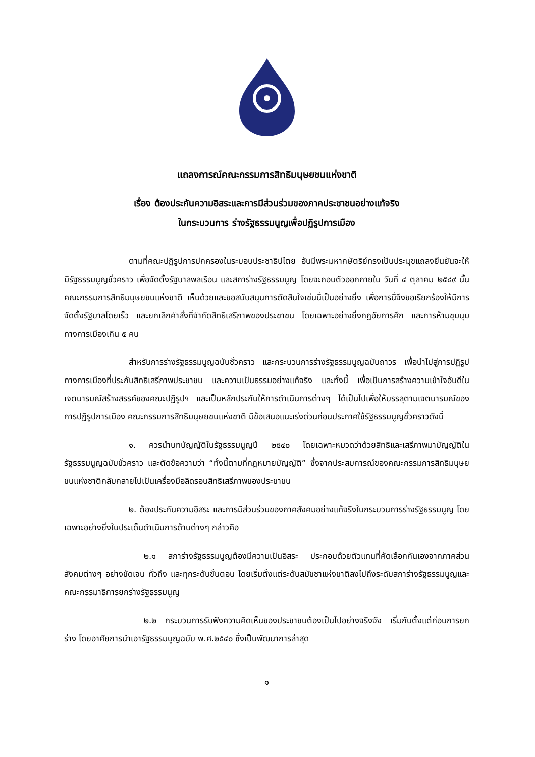แถลงการณ์คณะกรรมการสิทธิมนุษยชนแห่งชาติ
เรื่อง ต้องประกันความอิสระและการมีส่วนร่วมของภาคประชาชนอย่างแท้จริง
ในกระบวนการ ร่างรัฐธรรมนูญเพื่อปฏิรูปการเมือง
ตามที่คณะปฏิรูปการปกครองในระบอบประชาธิปไตย อันมีพระมหากษัตริย์ทรงเป็นประมุขแถลงยืนยันจะให้มีรัฐธรรมนูญชั่วคราว เพื่อจัดตั้งรัฐบาลพลเรือน และสภาร่างรัฐธรรมนูญ โดยจะถอนตัวออกภายใน วันที่ ๔ ตุลาคม ๒๕๔๙ นั้น คณะกรรมการสิทธิมนุษยชนแห่งชาติ เห็นด้วยและขอสนับสนุนการตัดสินใจเช่นนี้เป็นอย่างยิ่ง เพื่อการนี้จึงขอเรียกร้องให้มีการจัดตั้งรัฐบาลโดยเร็ว และยกเลิกคำสั่งที่จำกัดสิทธิเสรีภาพของประชาชน โดยเฉพาะอย่างยิ่งกฎอัยการศึก และการห้ามชุมนุมทางการเมืองเกิน ๕ คน
สำหรับการร่างรัฐธรรมนูญฉบับชั่วคราว และกระบวนการร่างรัฐธรรมนูญฉบับถาวร เพื่อนำไปสู่การปฏิรูปทางการเมืองที่ประกันสิทธิเสรีภาพประชาชน และความเป็นธรรมอย่างแท้จริง และทั้งนี้ เพื่อเป็นการสร้างความเข้าใจอันดีในเจตนารมณ์สร้างสรรค์ของคณะปฏิรูปฯ และเป็นหลักประกันให้การดำเนินการต่างๆ ได้เป็นไปเพื่อให้บรรลุตามเจตนารมณ์ของการปฏิรูปการเมือง คณะกรรมการสิทธิมนุษยชนแห่งชาติ มีข้อเสนอแนะเร่งด่วนก่อนประกาศใช้รัฐธรรมนูญชั่วคราวดังนี้
๑. ควรนำบทบัญญัติในรัฐธรรมนูญปี ๒๕๔๐ โดยเฉพาะหมวดว่าด้วยสิทธิและเสรีภาพมาบัญญัติในรัฐธรรมนูญฉบับชั่วคราว และตัดข้อความว่า “ทั้งนี้ตามที่กฎหมายบัญญัติ” ซึ่งจากประสบการณ์ของคณะกรรมการสิทธิมนุษยชนแห่งชาติกลับกลายไปเป็นเครื่องมือลิดรอนสิทธิเสรีภาพของประชาชน
๒. ต้องประกันความอิสระ และการมีส่วนร่วมของภาคสังคมอย่างแท้จริงในกระบวนการร่างรัฐธรรมนูญ โดยเฉพาะอย่างยิ่งในประเด็นดำเนินการด้านต่างๆ กล่าวคือ
๒.๑ สภาร่างรัฐธรรมนูญต้องมีความเป็นอิสระ ประกอบด้วยตัวแทนที่คัดเลือกกันเองจากภาคส่วนสังคมต่างๆ อย่างชัดเจน ทั่วถึง และทุกระดับขั้นตอน โดยเริ่มตั้งแต่ระดับสมัชชาแห่งชาติลงไปถึงระดับสภาร่างรัฐธรรมนูญและคณะกรรมาธิการยกร่างรัฐธรรมนูญ
๒.๒ กระบวนการรับฟังความคิดเห็นของประชาชนต้องเป็นไปอย่างจริงจัง เริ่มกันตั้งแต่ก่อนการยกร่าง โดยอาศัยการนำเอารัฐธรรมนูญฉบับ พ.ศ.๒๕๔๐ ซึ่งเป็นพัฒนาการล่าสุด
๑